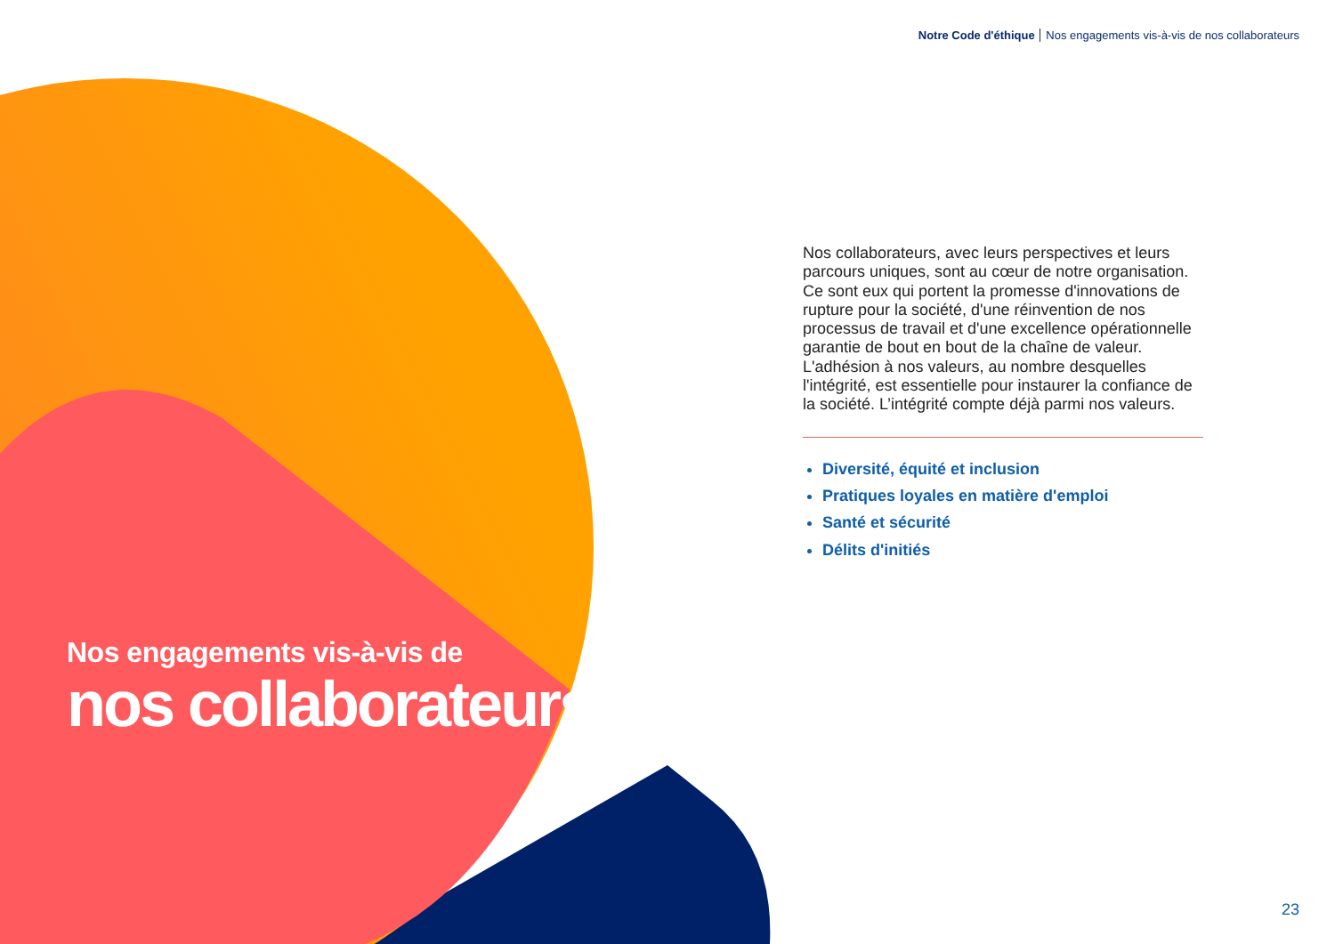Notre Code d'éthique Nos engagements vis-à-vis de nos collaborateurs
Nos engagements vis-à-vis de
nos collaborateurs
Nos collaborateurs, avec leurs perspectives et leurs parcours uniques, sont au cœur de notre organisation. Ce sont eux qui portent la promesse d'innovations de rupture pour la société, d'une réinvention de nos processus de travail et d'une excellence opérationnelle garantie de bout en bout de la chaîne de valeur. L'adhésion à nos valeurs, au nombre desquelles l'intégrité, est essentielle pour instaurer la confiance de la société. L’intégrité compte déjà parmi nos valeurs.
Diversité, équité et inclusion
Pratiques loyales en matière d'emploi
Santé et sécurité
Délits d'initiés
23